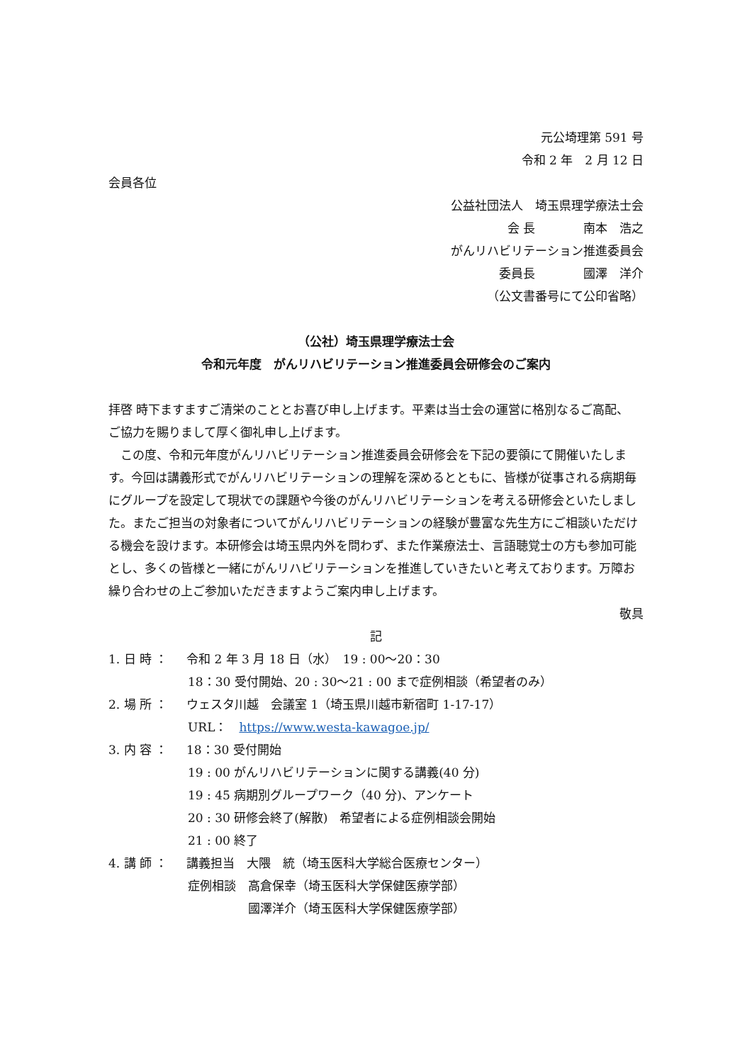元公埼理第 591 号
令和 2 年　2 月 12 日
会員各位
公益社団法人　埼玉県理学療法士会
会 長　　　　南本　浩之
がんリハビリテーション推進委員会
委員長　　　　國澤　洋介
（公文書番号にて公印省略）
（公社）埼玉県理学療法士会
令和元年度　がんリハビリテーション推進委員会研修会のご案内
拝啓 時下ますますご清栄のこととお喜び申し上げます。平素は当士会の運営に格別なるご高配、 ご協力を賜りまして厚く御礼申し上げます。
　この度、令和元年度がんリハビリテーション推進委員会研修会を下記の要領にて開催いたします。今回は講義形式でがんリハビリテーションの理解を深めるとともに、皆様が従事される病期毎にグループを設定して現状での課題や今後のがんリハビリテーションを考える研修会といたしました。またご担当の対象者についてがんリハビリテーションの経験が豊富な先生方にご相談いただける機会を設けます。本研修会は埼玉県内外を問わず、また作業療法士、言語聴覚士の方も参加可能とし、多くの皆様と一緒にがんリハビリテーションを推進していきたいと考えております。万障お繰り合わせの上ご参加いただきますようご案内申し上げます。
敬具
記
1. 日 時 ： 令和 2 年 3 月 18 日（水）　19 : 00〜20：30
18：30 受付開始、20 : 30〜21 : 00 まで症例相談（希望者のみ）
2. 場 所 ： ウェスタ川越　会議室 1（埼玉県川越市新宿町 1-17-17）
URL：　https://www.westa-kawagoe.jp/
3. 内 容 ： 18：30 受付開始
19 : 00 がんリハビリテーションに関する講義(40 分)
19 : 45 病期別グループワーク（40 分)、アンケート
20 : 30 研修会終了(解散)　希望者による症例相談会開始
21 : 00 終了
4. 講 師 ： 講義担当　大隈　統（埼玉医科大学総合医療センター）
症例相談　高倉保幸（埼玉医科大学保健医療学部）
　　　　　國澤洋介（埼玉医科大学保健医療学部）